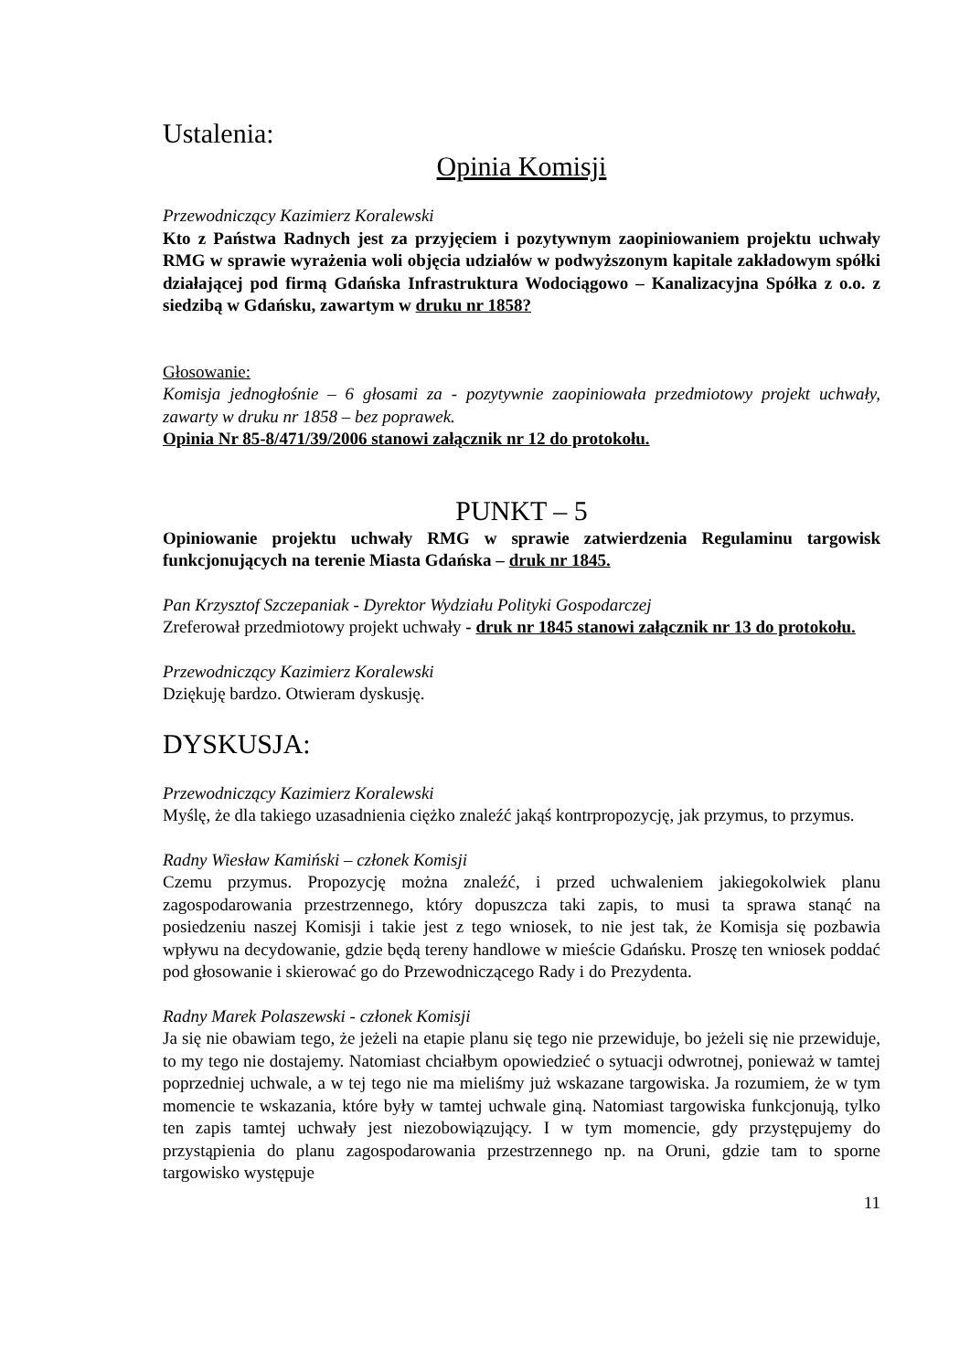Ustalenia:
Opinia Komisji
Przewodniczący Kazimierz Koralewski
Kto z Państwa Radnych jest za przyjęciem i pozytywnym zaopiniowaniem projektu uchwały RMG w sprawie wyrażenia woli objęcia udziałów w podwyższonym kapitale zakładowym spółki działającej pod firmą Gdańska Infrastruktura Wodociągowo – Kanalizacyjna Spółka z o.o. z siedzibą w Gdańsku, zawartym w druku nr 1858?
Głosowanie:
Komisja jednogłośnie – 6 głosami za - pozytywnie zaopiniowała przedmiotowy projekt uchwały, zawarty w druku nr 1858 – bez poprawek.
Opinia Nr 85-8/471/39/2006 stanowi załącznik nr 12 do protokołu.
PUNKT – 5
Opiniowanie projektu uchwały RMG w sprawie zatwierdzenia Regulaminu targowisk funkcjonujących na terenie Miasta Gdańska – druk nr 1845.
Pan Krzysztof Szczepaniak - Dyrektor Wydziału Polityki Gospodarczej
Zreferował przedmiotowy projekt uchwały - druk nr 1845 stanowi załącznik nr 13 do protokołu.
Przewodniczący Kazimierz Koralewski
Dziękuję bardzo. Otwieram dyskusję.
DYSKUSJA:
Przewodniczący Kazimierz Koralewski
Myślę, że dla takiego uzasadnienia ciężko znaleźć jakąś kontrpropozycję, jak przymus, to przymus.
Radny Wiesław Kamiński – członek Komisji
Czemu przymus. Propozycję można znaleźć, i przed uchwaleniem jakiegokolwiek planu zagospodarowania przestrzennego, który dopuszcza taki zapis, to musi ta sprawa stanąć na posiedzeniu naszej Komisji i takie jest z tego wniosek, to nie jest tak, że Komisja się pozbawia wpływu na decydowanie, gdzie będą tereny handlowe w mieście Gdańsku. Proszę ten wniosek poddać pod głosowanie i skierować go do Przewodniczącego Rady i do Prezydenta.
Radny Marek Polaszewski - członek Komisji
Ja się nie obawiam tego, że jeżeli na etapie planu się tego nie przewiduje, bo jeżeli się nie przewiduje, to my tego nie dostajemy. Natomiast chciałbym opowiedzieć o sytuacji odwrotnej, ponieważ w tamtej poprzedniej uchwale, a w tej tego nie ma mieliśmy już wskazane targowiska. Ja rozumiem, że w tym momencie te wskazania, które były w tamtej uchwale giną. Natomiast targowiska funkcjonują, tylko ten zapis tamtej uchwały jest niezobowiązujący. I w tym momencie, gdy przystępujemy do przystąpienia do planu zagospodarowania przestrzennego np. na Oruni, gdzie tam to sporne targowisko występuje
11